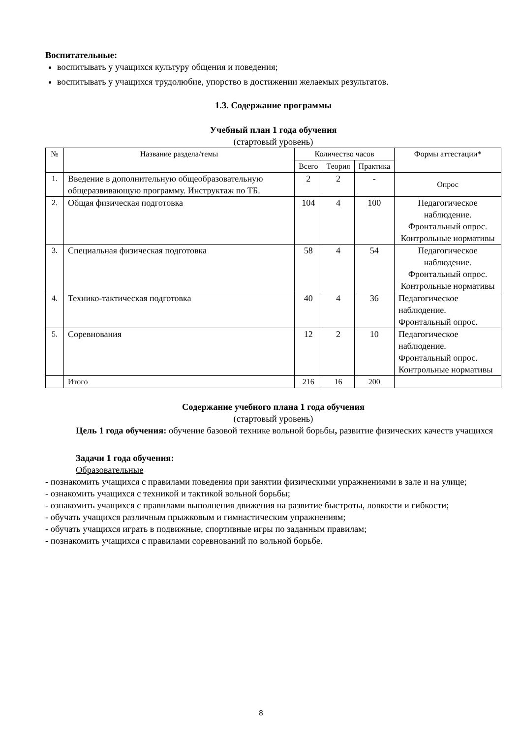Воспитательные:
воспитывать у учащихся культуру общения и поведения;
воспитывать у учащихся трудолюбие, упорство в достижении желаемых результатов.
1.3. Содержание программы
Учебный план 1 года обучения
(стартовый уровень)
| № | Название раздела/темы | Количество часов | | | Формы аттестации* |
| --- | --- | --- | --- | --- | --- |
| | | Всего | Теория | Практика | |
| 1. | Введение в дополнительную общеобразовательную общеразвивающую программу. Инструктаж по ТБ. | 2 | 2 | - | Опрос |
| 2. | Общая физическая подготовка | 104 | 4 | 100 | Педагогическое наблюдение. Фронтальный опрос. Контрольные нормативы |
| 3. | Специальная физическая подготовка | 58 | 4 | 54 | Педагогическое наблюдение. Фронтальный опрос. Контрольные нормативы |
| 4. | Технико-тактическая подготовка | 40 | 4 | 36 | Педагогическое наблюдение. Фронтальный опрос. |
| 5. | Соревнования | 12 | 2 | 10 | Педагогическое наблюдение. Фронтальный опрос. Контрольные нормативы |
| | Итого | 216 | 16 | 200 | |
Содержание учебного плана 1 года обучения
(стартовый уровень)
Цель 1 года обучения: обучение базовой технике вольной борьбы, развитие физических качеств учащихся
Задачи 1 года обучения:
Образовательные
- познакомить учащихся с правилами поведения при занятии физическими упражнениями в зале и на улице;
- ознакомить учащихся с техникой и тактикой вольной борьбы;
- ознакомить учащихся с правилами выполнения движения на развитие быстроты, ловкости и гибкости;
- обучать учащихся различным прыжковым и гимнастическим упражнениям;
- обучать учащихся играть в подвижные, спортивные игры по заданным правилам;
- познакомить учащихся с правилами соревнований по вольной борьбе.
8